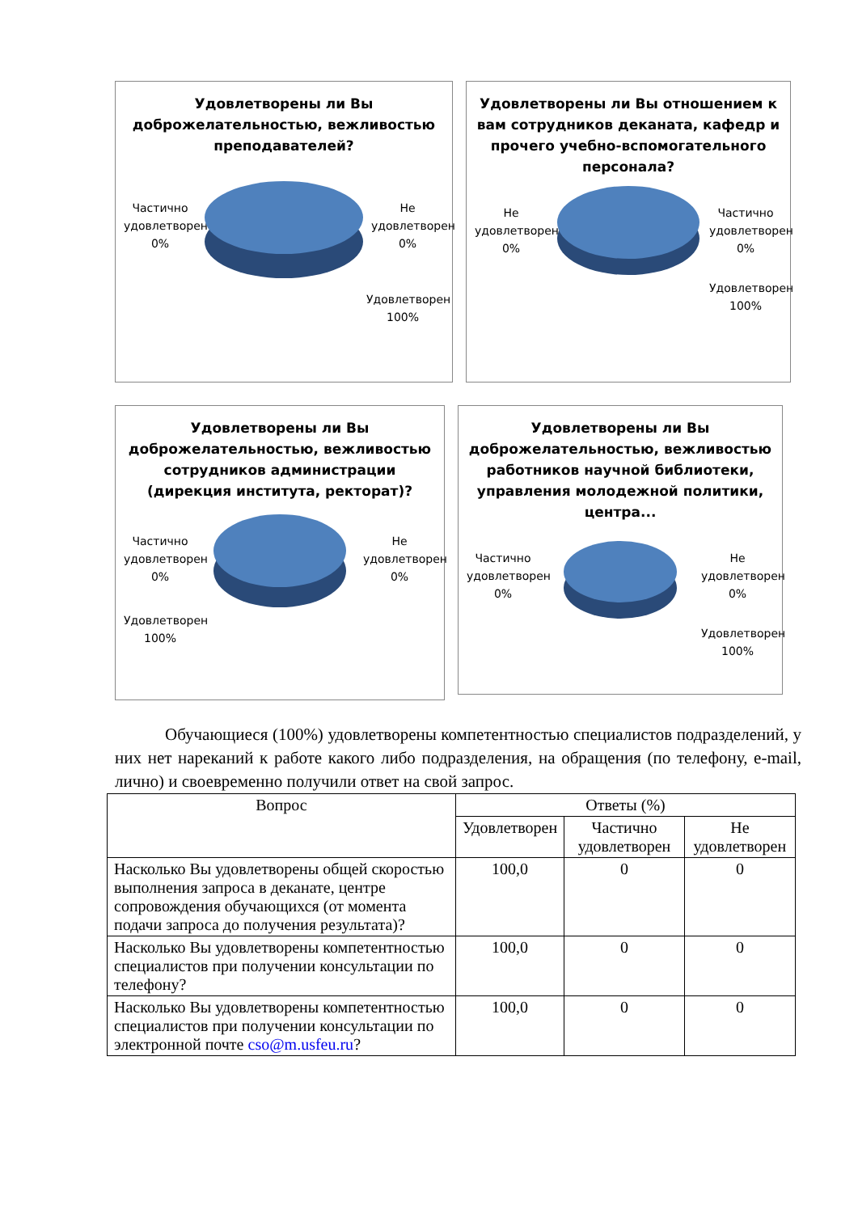Удовлетворены ли Вы доброжелательностью, вежливостью преподавателей?
Частично удовлетворен 0%
Не удовлетворен 0%
Удовлетворен 100%
Удовлетворены ли Вы отношением к вам сотрудников деканата, кафедр и прочего учебно-вспомогательного персонала?
Не удовлетворен 0%
Частично удовлетворен 0%
Удовлетворен 100%
Удовлетворены ли Вы доброжелательностью, вежливостью сотрудников администрации (дирекция института, ректорат)?
Частично удовлетворен 0%
Не удовлетворен 0%
Удовлетворен 100%
Удовлетворены ли Вы доброжелательностью, вежливостью работников научной библиотеки, управления молодежной политики, центра...
Частично удовлетворен 0%
Не удовлетворен 0%
Удовлетворен 100%
Обучающиеся (100%) удовлетворены компетентностью специалистов подразделений, у них нет нареканий к работе какого либо подразделения, на обращения (по телефону, e-mail, лично) и своевременно получили ответ на свой запрос.
| Вопрос | Ответы (%) | | |
| --- | --- | --- | --- |
| | Удовлетворен | Частично удовлетворен | Не удовлетворен |
| Насколько Вы удовлетворены общей скоростью выполнения запроса в деканате, центре сопровождения обучающихся (от момента подачи запроса до получения результата)? | 100,0 | 0 | 0 |
| Насколько Вы удовлетворены компетентностью специалистов при получении консультации по телефону? | 100,0 | 0 | 0 |
| Насколько Вы удовлетворены компетентностью специалистов при получении консультации по электронной почте cso@m.usfeu.ru ? | 100,0 | 0 | 0 |